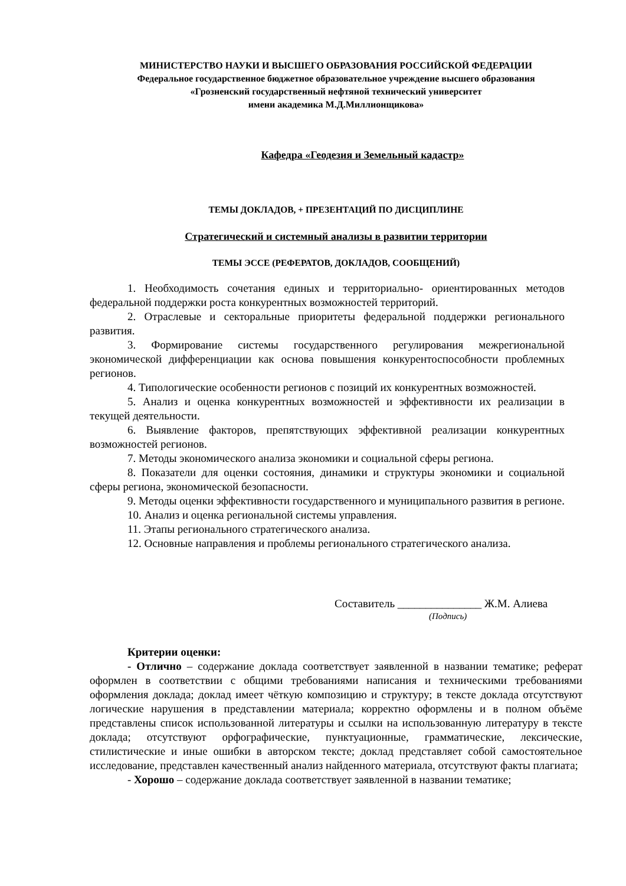МИНИСТЕРСТВО НАУКИ И ВЫСШЕГО ОБРАЗОВАНИЯ РОССИЙСКОЙ ФЕДЕРАЦИИ
Федеральное государственное бюджетное образовательное учреждение высшего образования
«Грозненский государственный нефтяной технический университет
имени академика М.Д.Миллионщикова»
Кафедра «Геодезия и Земельный кадастр»
ТЕМЫ ДОКЛАДОВ, + ПРЕЗЕНТАЦИЙ ПО ДИСЦИПЛИНЕ
Стратегический и системный анализы в развитии территории
ТЕМЫ ЭССЕ (РЕФЕРАТОВ, ДОКЛАДОВ, СООБЩЕНИЙ)
1. Необходимость сочетания единых и территориально- ориентированных методов федеральной поддержки роста конкурентных возможностей территорий.
2. Отраслевые и секторальные приоритеты федеральной поддержки регионального развития.
3. Формирование системы государственного регулирования межрегиональной экономической дифференциации как основа повышения конкурентоспособности проблемных регионов.
4. Типологические особенности регионов с позиций их конкурентных возможностей.
5. Анализ и оценка конкурентных возможностей и эффективности их реализации в текущей деятельности.
6. Выявление факторов, препятствующих эффективной реализации конкурентных возможностей регионов.
7. Методы экономического анализа экономики и социальной сферы региона.
8. Показатели для оценки состояния, динамики и структуры экономики и социальной сферы региона, экономической безопасности.
9. Методы оценки эффективности государственного и муниципального развития в регионе.
10. Анализ и оценка региональной системы управления.
11. Этапы регионального стратегического анализа.
12. Основные направления и проблемы регионального стратегического анализа.
Составитель _______________ Ж.М. Алиева
(Подпись)
Критерии оценки:
- Отлично – содержание доклада соответствует заявленной в названии тематике; реферат оформлен в соответствии с общими требованиями написания и техническими требованиями оформления доклада; доклад имеет чёткую композицию и структуру; в тексте доклада отсутствуют логические нарушения в представлении материала; корректно оформлены и в полном объёме представлены список использованной литературы и ссылки на использованную литературу в тексте доклада; отсутствуют орфографические, пунктуационные, грамматические, лексические, стилистические и иные ошибки в авторском тексте; доклад представляет собой самостоятельное исследование, представлен качественный анализ найденного материала, отсутствуют факты плагиата;
- Хорошо – содержание доклада соответствует заявленной в названии тематике;